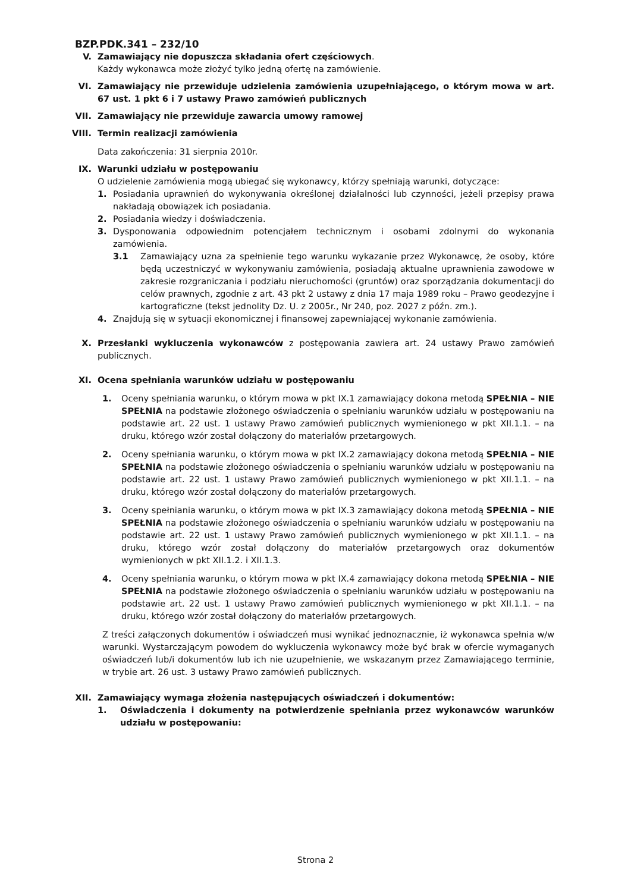BZP.PDK.341 – 232/10
V. Zamawiający nie dopuszcza składania ofert częściowych.
Każdy wykonawca może złożyć tylko jedną ofertę na zamówienie.
VI. Zamawiający nie przewiduje udzielenia zamówienia uzupełniającego, o którym mowa w art. 67 ust. 1 pkt 6 i 7 ustawy Prawo zamówień publicznych
VII. Zamawiający nie przewiduje zawarcia umowy ramowej
VIII. Termin realizacji zamówienia
Data zakończenia: 31 sierpnia 2010r.
IX. Warunki udziału w postępowaniu
O udzielenie zamówienia mogą ubiegać się wykonawcy, którzy spełniają warunki, dotyczące:
1. Posiadania uprawnień do wykonywania określonej działalności lub czynności, jeżeli przepisy prawa nakładają obowiązek ich posiadania.
2. Posiadania wiedzy i doświadczenia.
3. Dysponowania odpowiednim potencjałem technicznym i osobami zdolnymi do wykonania zamówienia.
3.1 Zamawiający uzna za spełnienie tego warunku wykazanie przez Wykonawcę, że osoby, które będą uczestniczyć w wykonywaniu zamówienia, posiadają aktualne uprawnienia zawodowe w zakresie rozgraniczania i podziału nieruchomości (gruntów) oraz sporządzania dokumentacji do celów prawnych, zgodnie z art. 43 pkt 2 ustawy z dnia 17 maja 1989 roku – Prawo geodezyjne i kartograficzne (tekst jednolity Dz. U. z 2005r., Nr 240, poz. 2027 z późn. zm.).
4. Znajdują się w sytuacji ekonomicznej i finansowej zapewniającej wykonanie zamówienia.
X. Przesłanki wykluczenia wykonawców z postępowania zawiera art. 24 ustawy Prawo zamówień publicznych.
XI. Ocena spełniania warunków udziału w postępowaniu
1. Oceny spełniania warunku, o którym mowa w pkt IX.1 zamawiający dokona metodą SPEŁNIA – NIE SPEŁNIA na podstawie złożonego oświadczenia o spełnianiu warunków udziału w postępowaniu na podstawie art. 22 ust. 1 ustawy Prawo zamówień publicznych wymienionego w pkt XII.1.1. – na druku, którego wzór został dołączony do materiałów przetargowych.
2. Oceny spełniania warunku, o którym mowa w pkt IX.2 zamawiający dokona metodą SPEŁNIA – NIE SPEŁNIA na podstawie złożonego oświadczenia o spełnianiu warunków udziału w postępowaniu na podstawie art. 22 ust. 1 ustawy Prawo zamówień publicznych wymienionego w pkt XII.1.1. – na druku, którego wzór został dołączony do materiałów przetargowych.
3. Oceny spełniania warunku, o którym mowa w pkt IX.3 zamawiający dokona metodą SPEŁNIA – NIE SPEŁNIA na podstawie złożonego oświadczenia o spełnianiu warunków udziału w postępowaniu na podstawie art. 22 ust. 1 ustawy Prawo zamówień publicznych wymienionego w pkt XII.1.1. – na druku, którego wzór został dołączony do materiałów przetargowych oraz dokumentów wymienionych w pkt XII.1.2. i XII.1.3.
4. Oceny spełniania warunku, o którym mowa w pkt IX.4 zamawiający dokona metodą SPEŁNIA – NIE SPEŁNIA na podstawie złożonego oświadczenia o spełnianiu warunków udziału w postępowaniu na podstawie art. 22 ust. 1 ustawy Prawo zamówień publicznych wymienionego w pkt XII.1.1. – na druku, którego wzór został dołączony do materiałów przetargowych.
Z treści załączonych dokumentów i oświadczeń musi wynikać jednoznacznie, iż wykonawca spełnia w/w warunki. Wystarczającym powodem do wykluczenia wykonawcy może być brak w ofercie wymaganych oświadczeń lub/i dokumentów lub ich nie uzupełnienie, we wskazanym przez Zamawiającego terminie, w trybie art. 26 ust. 3 ustawy Prawo zamówień publicznych.
XII. Zamawiający wymaga złożenia następujących oświadczeń i dokumentów:
1. Oświadczenia i dokumenty na potwierdzenie spełniania przez wykonawców warunków udziału w postępowaniu:
Strona 2